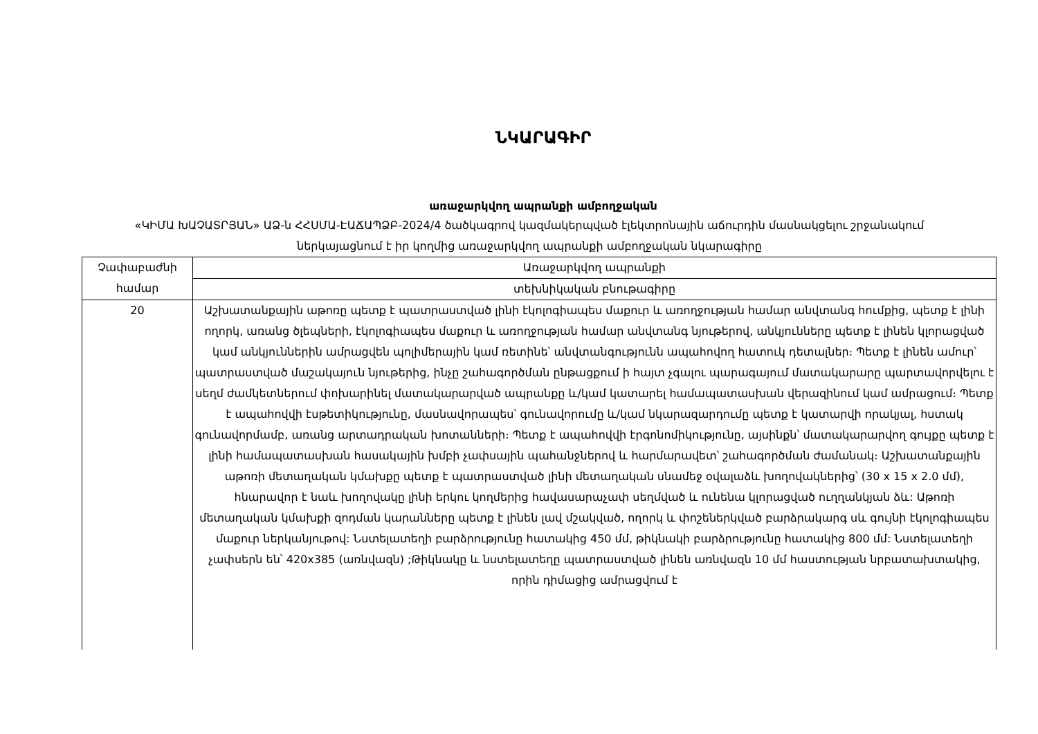ՆԿԱՐԱԳԻՐ
առաջարկվող ապրանքի ամբողջական
«ԿԻՄԱ ԽԱՉԱՏՐՅԱՆ» ԱՁ-ն ՀՀՍՄԱ-ԷԱՃԱՊՁԲ-2024/4 ծածկագրով կազմակերպված էլեկտրոնային աճուրդին մասնակցելու շրջանակում ներկայացնում է իր կողմից առաջարկվող ապրանքի ամբողջական նկարագիրը
| Չափաբաժնի համար | Առաջարկվող ապրանքի |
| --- | --- |
| | տեխնիկական բնութագիրը |
| 20 | Աշխատանքային աթոռը պետք է պատրաստված լինի էկոլոգիապես մաքուր և առողջության համար անվտանգ հումքից, պետք է լինի ողորկ, առանց ծլեպների, էկոլոգիապես մաքուր և առողջության համար անվտանգ նյութերով, անկյունները պետք է լինեն կլորացված կամ անկյուններին ամրացվեն պոլիմերային կամ ռետինե՝ անվտանգությունն ապահովող հատուկ դետալներ։ Պետք է լինեն ամուր՝ պատրաստված մաշակայուն նյութերից, ինչը շահագործման ընթացքում ի հայտ չգալու պարագայում մատակարարը պարտավորվելու է սեղմ ժամկետներում փոխարինել մատակարարված ապրանքը և/կամ կատարել համապատասխան վերազինում կամ ամրացում։ Պետք է ապահովվի էսթետիկությունը, մասնավորապես՝ գունավորումը և/կամ նկարազարդումը պետք է կատարվի որակյալ, հստակ գունավորմամբ, առանց արտադրական խոտանների։ Պետք է ապահովվի էրգոնոմիկությունը, այսինքն՝ մատակարարվող գույքը պետք է լինի համապատասխան հասակային խմբի չափսային պահանջներով և հարմարավետ՝ շահագործման ժամանակ։ Աշխատանքային աթոռի մետաղական կմախքը պետք է պատրաստված լինի մետաղական սնամեջ օվալաձև խողովակներից՝ (30 x 15 x 2.0 մմ), հնարավոր է նաև խողովակը լինի երկու կողմերից հավասարաչափ սեղմված և ունենա կլորացված ուղղանկյան ձև: Աթոռի մետաղական կմախքի զոդման կարանները պետք է լինեն լավ մշակված, ողորկ և փոշեներկված բարձրակարգ սև գույնի էկոլոգիապես մաքուր ներկանյութով: Նստելատեղի բարձրությունը հատակից 450 մմ, թիկնակի բարձրությունը հատակից 800 մմ: Նստելատեղի չափսերն են՝ 420x385 (առնվազն) ;Թիկնակը և նստելատեղը պատրաստված լինեն առնվազն 10 մմ հաստության նրբատախտակից, որին դիմացից ամրացվում է |